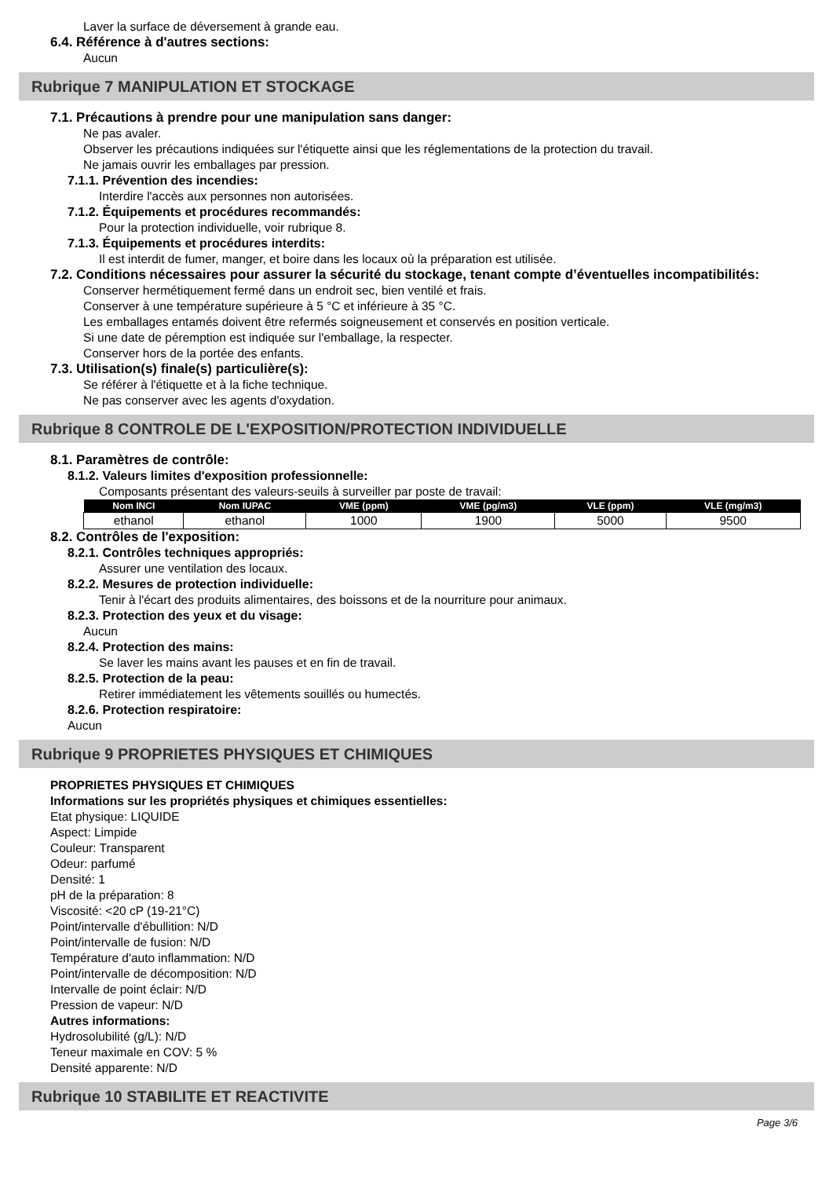Laver la surface de déversement à grande eau.
6.4. Référence à d'autres sections:
Aucun
Rubrique 7 MANIPULATION ET STOCKAGE
7.1. Précautions à prendre pour une manipulation sans danger:
Ne pas avaler.
Observer les précautions indiquées sur l'étiquette ainsi que les réglementations de la protection du travail.
Ne jamais ouvrir les emballages par pression.
7.1.1. Prévention des incendies:
Interdire l'accès aux personnes non autorisées.
7.1.2. Équipements et procédures recommandés:
Pour la protection individuelle, voir rubrique 8.
7.1.3. Équipements et procédures interdits:
Il est interdit de fumer, manger, et boire dans les locaux où la préparation est utilisée.
7.2. Conditions nécessaires pour assurer la sécurité du stockage, tenant compte d’éventuelles incompatibilités:
Conserver hermétiquement fermé dans un endroit sec, bien ventilé et frais.
Conserver à une température supérieure à 5 °C et inférieure à 35 °C.
Les emballages entamés doivent être refermés soigneusement et conservés en position verticale.
Si une date de péremption est indiquée sur l'emballage, la respecter.
Conserver hors de la portée des enfants.
7.3. Utilisation(s) finale(s) particulière(s):
Se référer à l'étiquette et à la fiche technique.
Ne pas conserver avec les agents d'oxydation.
Rubrique 8 CONTROLE DE L'EXPOSITION/PROTECTION INDIVIDUELLE
8.1. Paramètres de contrôle:
8.1.2. Valeurs limites d'exposition professionnelle:
Composants présentant des valeurs-seuils à surveiller par poste de travail:
| Nom INCI | Nom IUPAC | VME (ppm) | VME (pg/m3) | VLE (ppm) | VLE (mg/m3) |
| --- | --- | --- | --- | --- | --- |
| ethanol | ethanol | 1000 | 1900 | 5000 | 9500 |
8.2. Contrôles de l'exposition:
8.2.1. Contrôles techniques appropriés:
Assurer une ventilation des locaux.
8.2.2. Mesures de protection individuelle:
Tenir à l'écart des produits alimentaires, des boissons et de la nourriture pour animaux.
8.2.3. Protection des yeux et du visage:
Aucun
8.2.4. Protection des mains:
Se laver les mains avant les pauses et en fin de travail.
8.2.5. Protection de la peau:
Retirer immédiatement les vêtements souillés ou humectés.
8.2.6. Protection respiratoire:
Aucun
Rubrique 9 PROPRIETES PHYSIQUES ET CHIMIQUES
PROPRIETES PHYSIQUES ET CHIMIQUES
Informations sur les propriétés physiques et chimiques essentielles:
Etat physique: LIQUIDE
Aspect: Limpide
Couleur: Transparent
Odeur: parfumé
Densité: 1
pH de la préparation: 8
Viscosité: <20 cP (19-21°C)
Point/intervalle d'ébullition: N/D
Point/intervalle de fusion: N/D
Température d'auto inflammation: N/D
Point/intervalle de décomposition: N/D
Intervalle de point éclair: N/D
Pression de vapeur: N/D
Autres informations:
Hydrosolubilité (g/L): N/D
Teneur maximale en COV: 5 %
Densité apparente: N/D
Rubrique 10 STABILITE ET REACTIVITE
Page 3/6